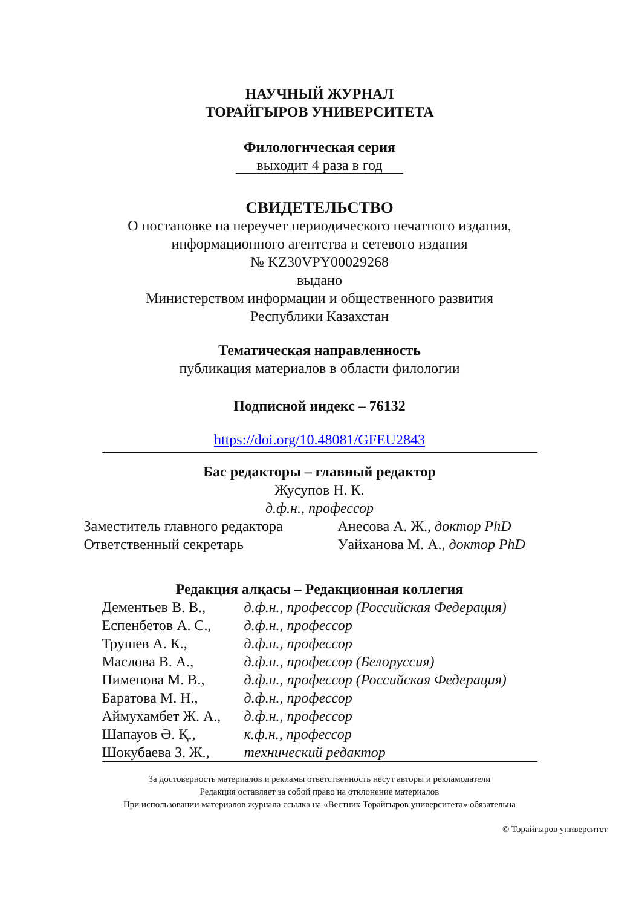НАУЧНЫЙ ЖУРНАЛ
ТОРАЙГЫРОВ УНИВЕРСИТЕТА
Филологическая серия
выходит 4 раза в год
СВИДЕТЕЛЬСТВО
О постановке на переучет периодического печатного издания,
информационного агентства и сетевого издания
№ KZ30VPY00029268
выдано
Министерством информации и общественного развития
Республики Казахстан
Тематическая направленность
публикация материалов в области филологии
Подписной индекс – 76132
https://doi.org/10.48081/GFEU2843
Бас редакторы – главный редактор
Жусупов Н. К.
д.ф.н., профессор
Заместитель главного редактора
Ответственный секретарь
Анесова А. Ж., доктор PhD
Уайханова М. А., доктор PhD
Редакция алқасы – Редакционная коллегия
| Дементьев В. В., | д.ф.н., профессор (Российская Федерация) |
| Еспенбетов А. С., | д.ф.н., профессор |
| Трушев А. К., | д.ф.н., профессор |
| Маслова В. А., | д.ф.н., профессор (Белоруссия) |
| Пименова М. В., | д.ф.н., профессор (Российская Федерация) |
| Баратова М. Н., | д.ф.н., профессор |
| Аймухамбет Ж. А., | д.ф.н., профессор |
| Шапауов Ә. Қ., | к.ф.н., профессор |
| Шокубаева З. Ж., | технический редактор |
За достоверность материалов и рекламы ответственность несут авторы и рекламодатели
Редакция оставляет за собой право на отклонение материалов
При использовании материалов журнала ссылка на «Вестник Торайгыров университета» обязательна
© Торайгыров университет